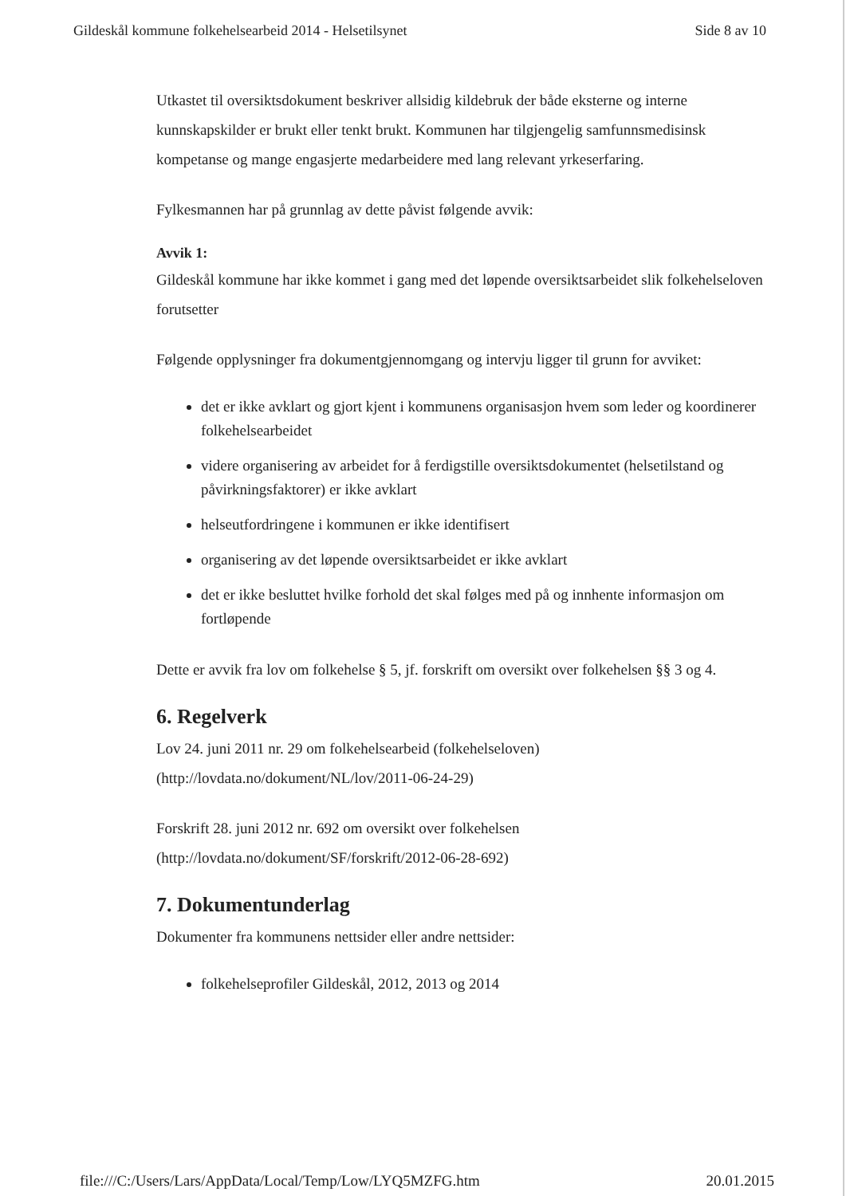Gildeskål kommune folkehelsearbeid 2014 - Helsetilsynet Side 8 av 10
Utkastet til oversiktsdokument beskriver allsidig kildebruk der både eksterne og interne kunnskapskilder er brukt eller tenkt brukt. Kommunen har tilgjengelig samfunnsmedisinsk kompetanse og mange engasjerte medarbeidere med lang relevant yrkeserfaring.
Fylkesmannen har på grunnlag av dette påvist følgende avvik:
Avvik 1:
Gildeskål kommune har ikke kommet i gang med det løpende oversiktsarbeidet slik folkehelseloven forutsetter
Følgende opplysninger fra dokumentgjennomgang og intervju ligger til grunn for avviket:
det er ikke avklart og gjort kjent i kommunens organisasjon hvem som leder og koordinerer folkehelsearbeidet
videre organisering av arbeidet for å ferdigstille oversiktsdokumentet (helsetilstand og påvirkningsfaktorer) er ikke avklart
helseutfordringene i kommunen er ikke identifisert
organisering av det løpende oversiktsarbeidet er ikke avklart
det er ikke besluttet hvilke forhold det skal følges med på og innhente informasjon om fortløpende
Dette er avvik fra lov om folkehelse § 5, jf. forskrift om oversikt over folkehelsen §§ 3 og 4.
6. Regelverk
Lov 24. juni 2011 nr. 29 om folkehelsearbeid (folkehelseloven) (http://lovdata.no/dokument/NL/lov/2011-06-24-29)
Forskrift 28. juni 2012 nr. 692 om oversikt over folkehelsen (http://lovdata.no/dokument/SF/forskrift/2012-06-28-692)
7. Dokumentunderlag
Dokumenter fra kommunens nettsider eller andre nettsider:
folkehelseprofiler Gildeskål, 2012, 2013 og 2014
file:///C:/Users/Lars/AppData/Local/Temp/Low/LYQ5MZFG.htm 20.01.2015